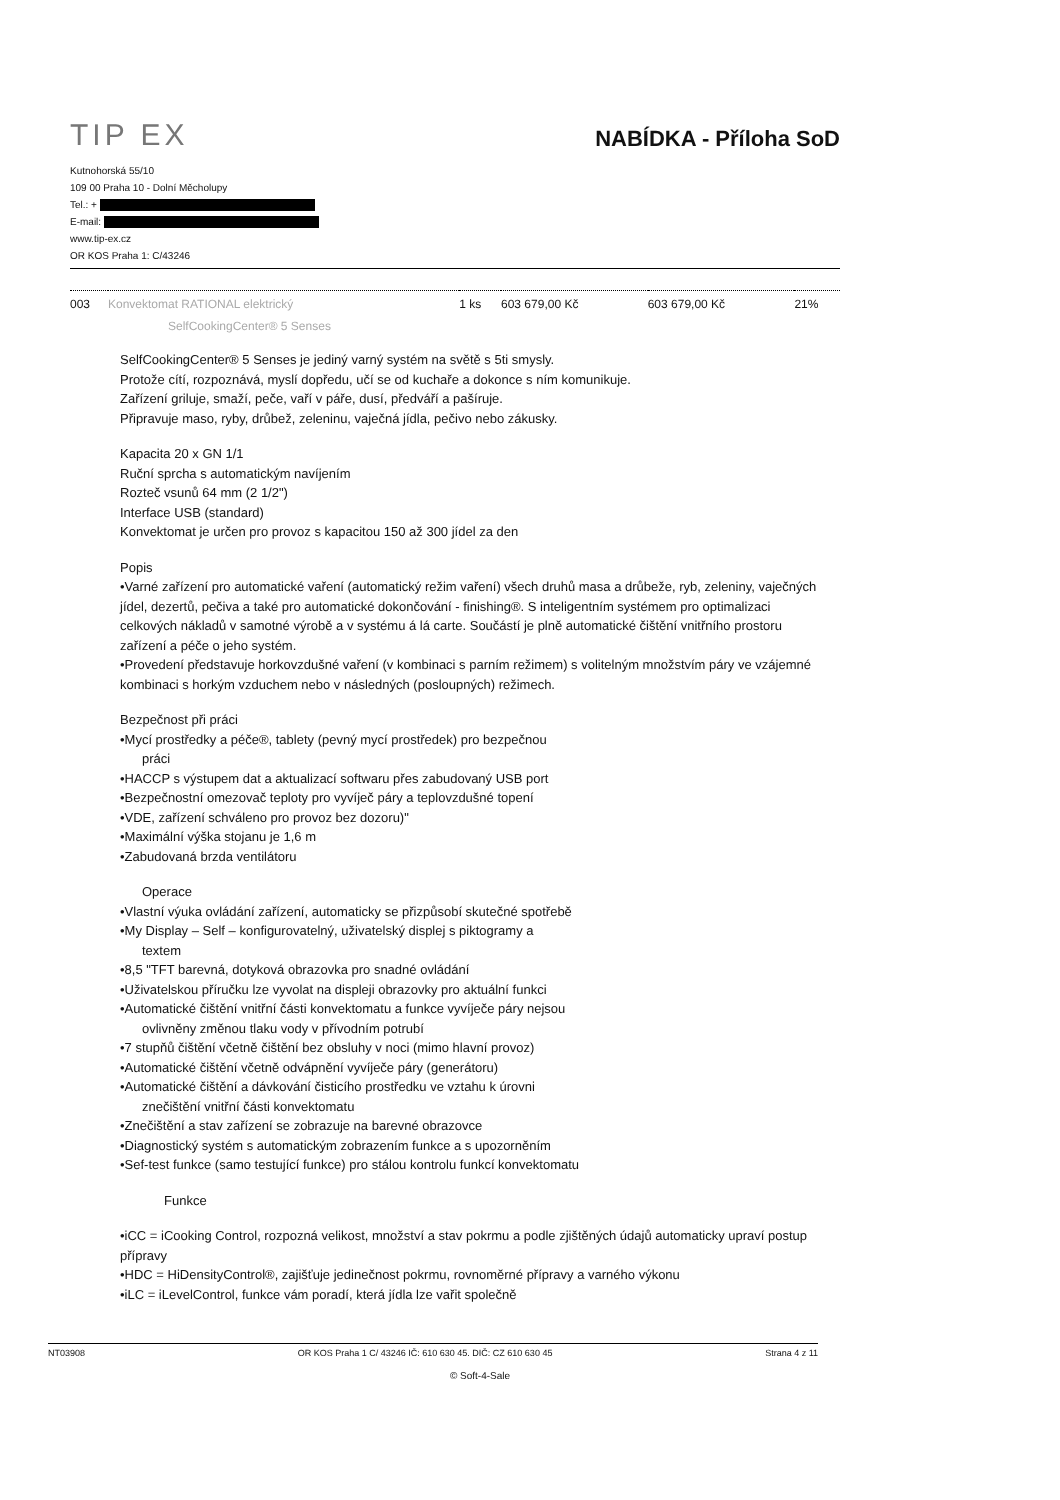TIP EX
NABÍDKA - Příloha SoD
Kutnohorská 55/10
109 00 Praha 10 - Dolní Měcholupy
Tel.: +
E-mail:
www.tip-ex.cz
OR KOS Praha 1: C/43246
| 003 | Konvektomat RATIONAL elektrický | 1 ks | 603 679,00 Kč | 603 679,00 Kč | 21% |
| | SelfCookingCenter® 5 Senses | | | | |
SelfCookingCenter® 5 Senses je jediný varný systém na světě s 5ti smysly.
Protože cítí, rozpoznává, myslí dopředu, učí se od kuchaře a dokonce s ním komunikuje.
Zařízení griluje, smaží, peče, vaří v páře, dusí, předváří a pašíruje.
Připravuje maso, ryby, drůbež, zeleninu, vaječná jídla, pečivo nebo zákusky.
Kapacita 20 x GN 1/1
Ruční sprcha s automatickým navíjením
Rozteč vsunů 64 mm (2 1/2")
Interface USB (standard)
Konvektomat je určen pro provoz s kapacitou 150 až 300 jídel za den
Popis
•Varné zařízení pro automatické vaření (automatický režim vaření) všech druhů masa a drůbeže, ryb, zeleniny, vaječných jídel, dezertů, pečiva a také pro automatické dokončování - finishing®. S inteligentním systémem pro optimalizaci celkových nákladů v samotné výrobě a v systému á lá carte. Součástí je plně automatické čištění vnitřního prostoru zařízení a péče o jeho systém.
•Provedení představuje horkovzdušné vaření (v kombinaci s parním režimem) s volitelným množstvím páry ve vzájemné kombinaci s horkým vzduchem nebo v následných (posloupných) režimech.
Bezpečnost při práci
•Mycí prostředky a péče®, tablety (pevný mycí prostředek) pro bezpečnou
práci
•HACCP s výstupem dat a aktualizací softwaru přes zabudovaný USB port
•Bezpečnostní omezovač teploty pro vyvíječ páry a teplovzdušné topení
•VDE, zařízení schváleno pro provoz bez dozoru)"
•Maximální výška stojanu je 1,6 m
•Zabudovaná brzda ventilátoru
Operace
•Vlastní výuka ovládání zařízení, automaticky se přizpůsobí skutečné spotřebě
•My Display – Self – konfigurovatelný, uživatelský displej s piktogramy a
textem
•8,5 "TFT barevná, dotyková obrazovka pro snadné ovládání
•Uživatelskou příručku lze vyvolat na displeji obrazovky pro aktuální funkci
•Automatické čištění vnitřní části konvektomatu a funkce vyvíječe páry nejsou
ovlivněny změnou tlaku vody v přívodním potrubí
•7 stupňů čištění včetně čištění bez obsluhy v noci (mimo hlavní provoz)
•Automatické čištění včetně odvápnění vyvíječe páry (generátoru)
•Automatické čištění a dávkování čisticího prostředku ve vztahu k úrovni
znečištění vnitřní části konvektomatu
•Znečištění a stav zařízení se zobrazuje na barevné obrazovce
•Diagnostický systém s automatickým zobrazením funkce a s upozorněním
•Sef-test funkce (samo testující funkce) pro stálou kontrolu funkcí konvektomatu
Funkce
•iCC = iCooking Control, rozpozná velikost, množství a stav pokrmu a podle zjištěných údajů automaticky upraví postup přípravy
•HDC = HiDensityControl®, zajišťuje jedinečnost pokrmu, rovnoměrné přípravy a varného výkonu
•iLC = iLevelControl, funkce vám poradí, která jídla lze vařit společně
NT03908 OR KOS Praha 1 C/ 43246 IČ: 610 630 45. DIČ: CZ 610 630 45 Strana 4 z 11
© Soft-4-Sale